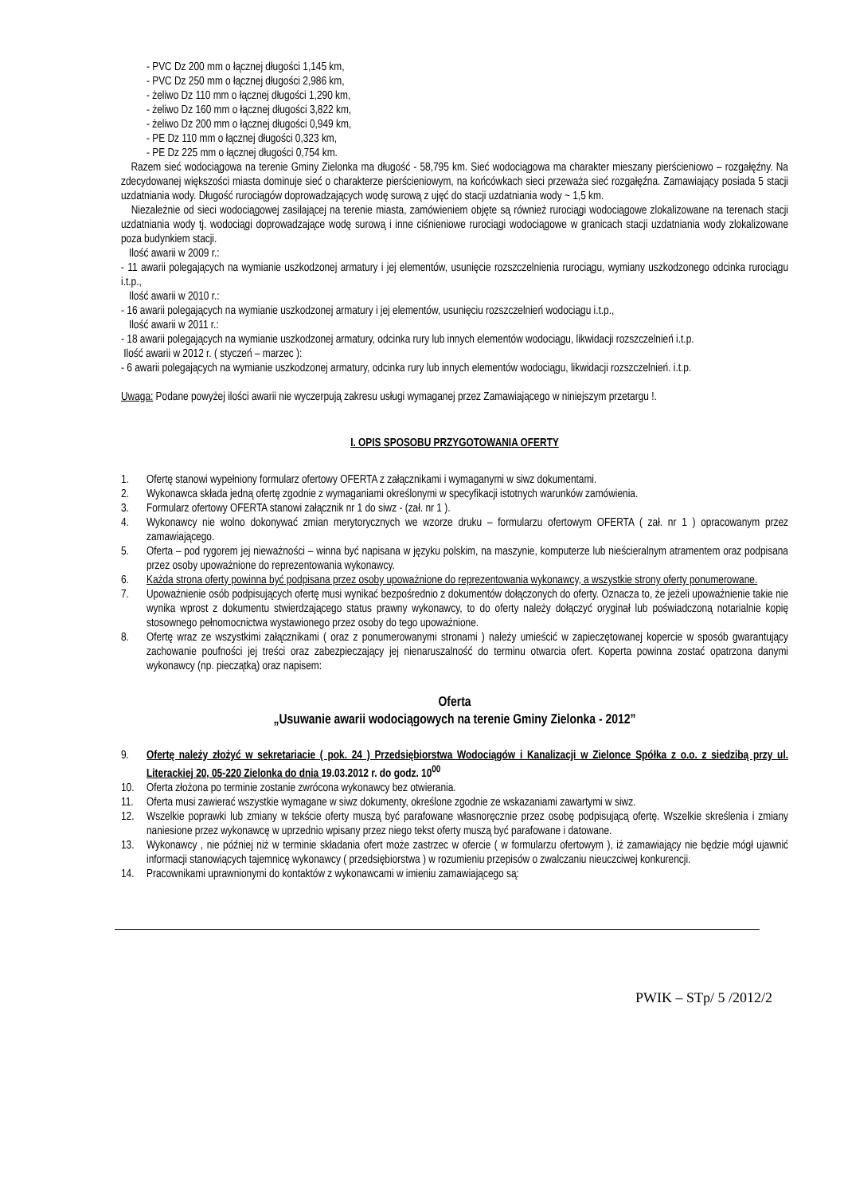- PVC Dz 200 mm o łącznej długości 1,145 km,
- PVC Dz 250 mm o łącznej długości 2,986 km,
- żeliwo Dz 110 mm o łącznej długości 1,290 km,
- żeliwo Dz 160 mm o łącznej długości 3,822 km,
- żeliwo Dz 200 mm o łącznej długości 0,949 km,
- PE Dz 110 mm o łącznej długości 0,323 km,
- PE Dz 225 mm o łącznej długości 0,754 km.
Razem sieć wodociągowa na terenie Gminy Zielonka ma długość - 58,795 km. Sieć wodociągowa ma charakter mieszany pierścieniowo – rozgałęźny. Na zdecydowanej większości miasta dominuje sieć o charakterze pierścieniowym, na końcówkach sieci przeważa sieć rozgałęźna. Zamawiający posiada 5 stacji uzdatniania wody. Długość rurociągów doprowadzających wodę surową z ujęć do stacji uzdatniania wody ~ 1,5 km.
Niezależnie od sieci wodociągowej zasilającej na terenie miasta, zamówieniem objęte są również rurociągi wodociągowe zlokalizowane na terenach stacji uzdatniania wody tj. wodociągi doprowadzające wodę surową i inne ciśnieniowe rurociągi wodociągowe w granicach stacji uzdatniania wody zlokalizowane poza budynkiem stacji.
Ilość awarii w 2009 r.:
- 11 awarii polegających na wymianie uszkodzonej armatury i jej elementów, usunięcie rozszczelnienia rurociągu, wymiany uszkodzonego odcinka rurociągu i.t.p.,
Ilość awarii w 2010 r.:
- 16 awarii polegających na wymianie uszkodzonej armatury i jej elementów, usunięciu rozszczelnień wodociągu i.t.p.,
Ilość awarii w 2011 r.:
- 18 awarii polegających na wymianie uszkodzonej armatury, odcinka rury lub innych elementów wodociągu, likwidacji rozszczelnień i.t.p.
Ilość awarii w 2012 r. ( styczeń – marzec ):
- 6 awarii polegających na wymianie uszkodzonej armatury, odcinka rury lub innych elementów wodociągu, likwidacji rozszczelnień. i.t.p.
Uwaga: Podane powyżej ilości awarii nie wyczerpują zakresu usługi wymaganej przez Zamawiającego w niniejszym przetargu !.
I. OPIS SPOSOBU PRZYGOTOWANIA OFERTY
1. Ofertę stanowi wypełniony formularz ofertowy OFERTA z załącznikami i wymaganymi w siwz dokumentami.
2. Wykonawca składa jedną ofertę zgodnie z wymaganiami określonymi w specyfikacji istotnych warunków zamówienia.
3. Formularz ofertowy OFERTA stanowi załącznik nr 1 do siwz - (zał. nr 1 ).
4. Wykonawcy nie wolno dokonywać zmian merytorycznych we wzorze druku – formularzu ofertowym OFERTA ( zał. nr 1 ) opracowanym przez zamawiającego.
5. Oferta – pod rygorem jej nieważności – winna być napisana w języku polskim, na maszynie, komputerze lub nieścieralnym atramentem oraz podpisana przez osoby upoważnione do reprezentowania wykonawcy.
6. Każda strona oferty powinna być podpisana przez osoby upoważnione do reprezentowania wykonawcy, a wszystkie strony oferty ponumerowane.
7. Upoważnienie osób podpisujących ofertę musi wynikać bezpośrednio z dokumentów dołączonych do oferty. Oznacza to, że jeżeli upoważnienie takie nie wynika wprost z dokumentu stwierdzającego status prawny wykonawcy, to do oferty należy dołączyć oryginał lub poświadczoną notarialnie kopię stosownego pełnomocnictwa wystawionego przez osoby do tego upoważnione.
8. Ofertę wraz ze wszystkimi załącznikami ( oraz z ponumerowanymi stronami ) należy umieścić w zapieczętowanej kopercie w sposób gwarantujący zachowanie poufności jej treści oraz zabezpieczający jej nienaruszalność do terminu otwarcia ofert. Koperta powinna zostać opatrzona danymi wykonawcy (np. pieczątką) oraz napisem:
Oferta
„Usuwanie awarii wodociągowych na terenie Gminy Zielonka - 2012”
9. Ofertę należy złożyć w sekretariacie ( pok. 24 ) Przedsiębiorstwa Wodociągów i Kanalizacji w Zielonce Spółka z o.o. z siedzibą przy ul. Literackiej 20, 05-220 Zielonka do dnia 19.03.2012 r. do godz. 10<sup>00</sup>
10. Oferta złożona po terminie zostanie zwrócona wykonawcy bez otwierania.
11. Oferta musi zawierać wszystkie wymagane w siwz dokumenty, określone zgodnie ze wskazaniami zawartymi w siwz.
12. Wszelkie poprawki lub zmiany w tekście oferty muszą być parafowane własnoręcznie przez osobę podpisującą ofertę. Wszelkie skreślenia i zmiany naniesione przez wykonawcę w uprzednio wpisany przez niego tekst oferty muszą być parafowane i datowane.
13. Wykonawcy , nie później niż w terminie składania ofert może zastrzec w ofercie ( w formularzu ofertowym ), iż zamawiający nie będzie mógł ujawnić informacji stanowiących tajemnicę wykonawcy ( przedsiębiorstwa ) w rozumieniu przepisów o zwalczaniu nieuczciwej konkurencji.
14. Pracownikami uprawnionymi do kontaktów z wykonawcami w imieniu zamawiającego są:
PWIK – STp/ 5 /2012/2